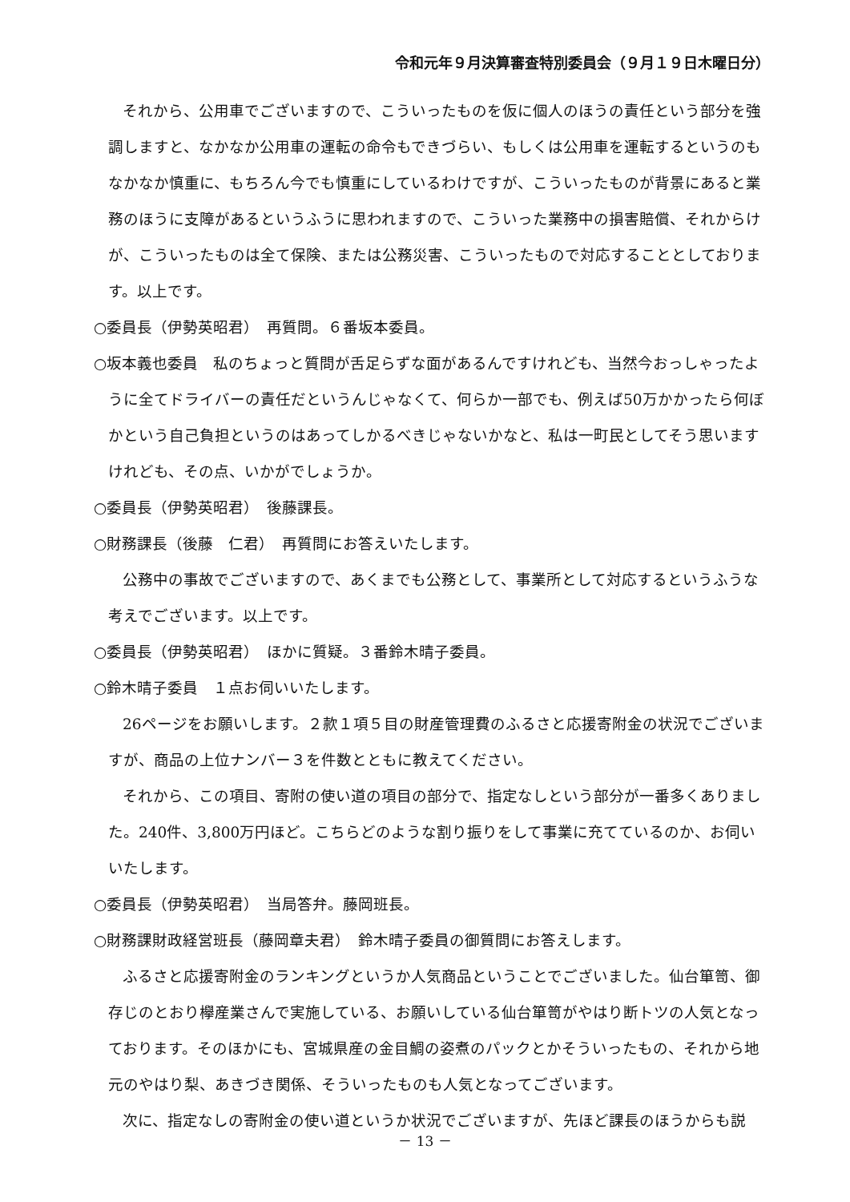令和元年９月決算審査特別委員会（９月１９日木曜日分）
それから、公用車でございますので、こういったものを仮に個人のほうの責任という部分を強調しますと、なかなか公用車の運転の命令もできづらい、もしくは公用車を運転するというのもなかなか慎重に、もちろん今でも慎重にしているわけですが、こういったものが背景にあると業務のほうに支障があるというふうに思われますので、こういった業務中の損害賠償、それからけが、こういったものは全て保険、または公務災害、こういったもので対応することとしております。以上です。
○委員長（伊勢英昭君）　再質問。６番坂本委員。
○坂本義也委員　私のちょっと質問が舌足らずな面があるんですけれども、当然今おっしゃったように全てドライバーの責任だというんじゃなくて、何らか一部でも、例えば50万かかったら何ぼかという自己負担というのはあってしかるべきじゃないかなと、私は一町民としてそう思いますけれども、その点、いかがでしょうか。
○委員長（伊勢英昭君）　後藤課長。
○財務課長（後藤　仁君）　再質問にお答えいたします。
公務中の事故でございますので、あくまでも公務として、事業所として対応するというふうな考えでございます。以上です。
○委員長（伊勢英昭君）　ほかに質疑。３番鈴木晴子委員。
○鈴木晴子委員　１点お伺いいたします。
26ページをお願いします。２款１項５目の財産管理費のふるさと応援寄附金の状況でございますが、商品の上位ナンバー３を件数とともに教えてください。
それから、この項目、寄附の使い道の項目の部分で、指定なしという部分が一番多くありました。240件、3,800万円ほど。こちらどのような割り振りをして事業に充てているのか、お伺いいたします。
○委員長（伊勢英昭君）　当局答弁。藤岡班長。
○財務課財政経営班長（藤岡章夫君）　鈴木晴子委員の御質問にお答えします。
ふるさと応援寄附金のランキングというか人気商品ということでございました。仙台箪笥、御存じのとおり欅産業さんで実施している、お願いしている仙台箪笥がやはり断トツの人気となっております。そのほかにも、宮城県産の金目鯛の姿煮のパックとかそういったもの、それから地元のやはり梨、あきづき関係、そういったものも人気となってございます。
次に、指定なしの寄附金の使い道というか状況でございますが、先ほど課長のほうからも説
－ 13 －